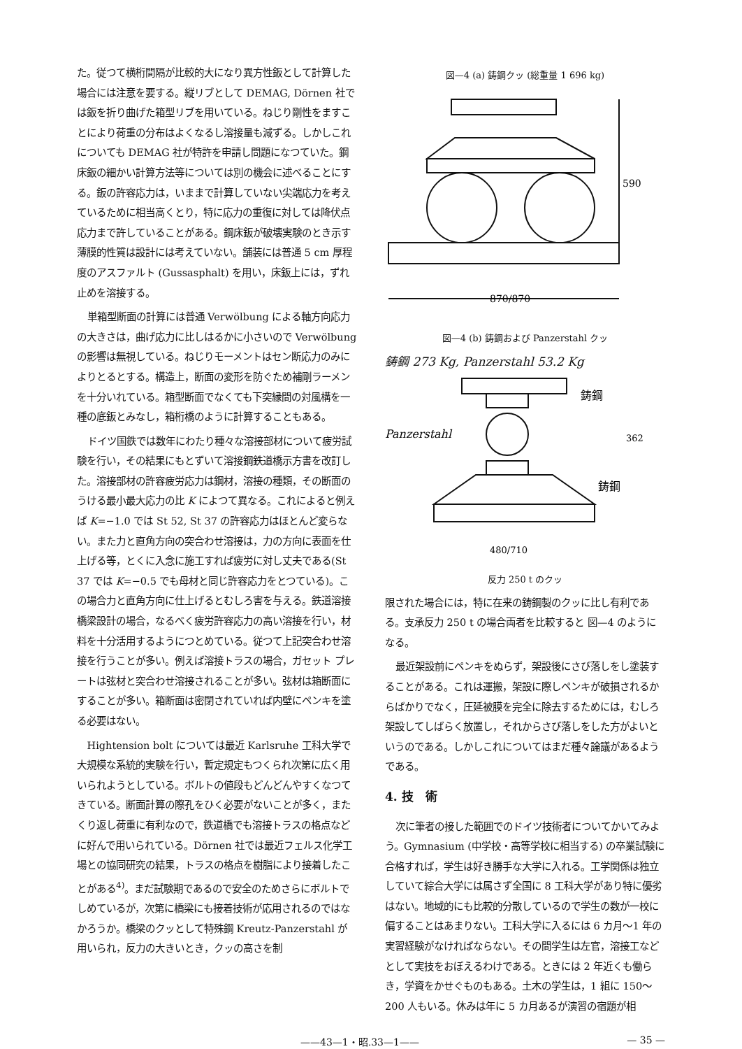た。従つて横桁間隔が比較的大になり異方性鈑として計算した場合には注意を要する。縦リブとして DEMAG, Dörnen 社では鈑を折り曲げた箱型リブを用いている。ねじり剛性をますことにより荷重の分布はよくなるし溶接量も減ずる。しかしこれについても DEMAG 社が特許を申請し問題になつていた。鋼床鈑の細かい計算方法等については別の機会に述べることにする。鈑の許容応力は，いままで計算していない尖端応力を考えているために相当高くとり，特に応力の重復に対しては降伏点応力まで許していることがある。鋼床鈑が破壊実験のとき示す薄膜的性質は設計には考えていない。舗装には普通 5 cm 厚程度のアスファルト (Gussasphalt) を用い，床鈑上には，ずれ止めを溶接する。
単箱型断面の計算には普通 Verwölbung による軸方向応力の大きさは，曲げ応力に比しはるかに小さいので Verwölbung の影響は無視している。ねじりモーメントはセン断応力のみによりとるとする。構造上，断面の変形を防ぐため補剛ラーメンを十分いれている。箱型断面でなくても下突縁間の対風構を一種の底鈑とみなし，箱桁橋のように計算することもある。
ドイツ国鉄では数年にわたり種々な溶接部材について疲労試験を行い，その結果にもとずいて溶接鋼鉄道橋示方書を改訂した。溶接部材の許容疲労応力は鋼材，溶接の種類，その断面のうける最小最大応力の比 K によつて異なる。これによると例えば K=−1.0 では St 52, St 37 の許容応力はほとんど変らない。また力と直角方向の突合わせ溶接は，力の方向に表面を仕上げる等，とくに入念に施工すれば疲労に対し丈夫である(St 37 では K=−0.5 でも母材と同じ許容応力をとつている)。この場合力と直角方向に仕上げるとむしろ害を与える。鉄道溶接橋梁設計の場合，なるべく疲労許容応力の高い溶接を行い，材料を十分活用するようにつとめている。従つて上記突合わせ溶接を行うことが多い。例えば溶接トラスの場合，ガセット プレートは弦材と突合わせ溶接されることが多い。弦材は箱断面にすることが多い。箱断面は密閉されていれば内壁にペンキを塗る必要はない。
Hightension bolt については最近 Karlsruhe 工科大学で大規模な系統的実験を行い，暫定規定もつくられ次第に広く用いられようとしている。ボルトの値段もどんどんやすくなつてきている。断面計算の際孔をひく必要がないことが多く，またくり返し荷重に有利なので，鉄道橋でも溶接トラスの格点などに好んで用いられている。Dörnen 社では最近フェルス化学工場との協同研究の結果，トラスの格点を樹脂により接着したことがある<sup>4)</sup>。まだ試験期であるので安全のためさらにボルトでしめているが，次第に橋梁にも接着技術が応用されるのではなかろうか。橋梁のクッとして特殊鋼 Kreutz-Panzerstahl が用いられ，反力の大きいとき，クッの高さを制
図—4 (a) 鋳鋼クッ (総重量 1 696 kg)
590
870/870
図—4 (b) 鋳鋼および Panzerstahl クッ
鋳鋼 273 Kg, Panzerstahl 53.2 Kg
鋳鋼
Panzerstahl
鋳鋼
362
480/710
反力 250 t のクッ
限された場合には，特に在来の鋳鋼製のクッに比し有利である。支承反力 250 t の場合両者を比較すると 図—4 のようになる。
最近架設前にペンキをぬらず，架設後にさび落しをし塗装することがある。これは運搬，架設に際しペンキが破損されるからばかりでなく，圧延被膜を完全に除去するためには，むしろ架設してしばらく放置し，それからさび落しをした方がよいというのである。しかしこれについてはまだ種々論議があるようである。
4. 技　術
次に筆者の接した範囲でのドイツ技術者についてかいてみよう。Gymnasium (中学校・高等学校に相当する) の卒業試験に合格すれば，学生は好き勝手な大学に入れる。工学関係は独立していて綜合大学には属さず全国に 8 工科大学があり特に優劣はない。地域的にも比較的分散しているので学生の数が一校に偏することはあまりない。工科大学に入るには 6 カ月～1 年の実習経験がなければならない。その間学生は左官，溶接工などとして実技をおぼえるわけである。ときには 2 年近くも働らき，学資をかせぐものもある。土木の学生は，1 組に 150～200 人もいる。休みは年に 5 カ月あるが演習の宿題が相
——43—1・昭.33—1—— — 35 —